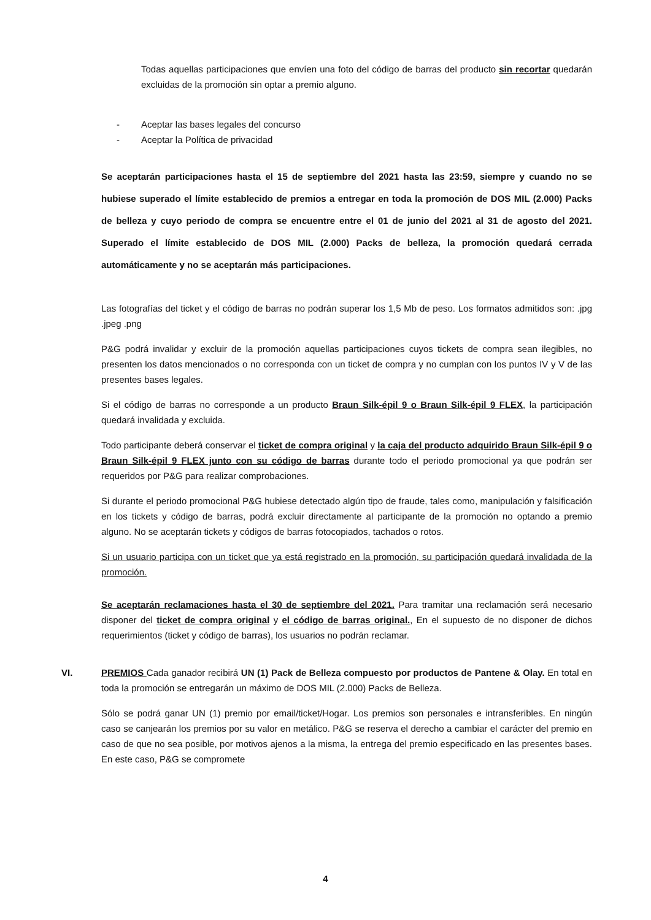Todas aquellas participaciones que envíen una foto del código de barras del producto sin recortar quedarán excluidas de la promoción sin optar a premio alguno.
- Aceptar las bases legales del concurso
- Aceptar la Política de privacidad
Se aceptarán participaciones hasta el 15 de septiembre del 2021 hasta las 23:59, siempre y cuando no se hubiese superado el límite establecido de premios a entregar en toda la promoción de DOS MIL (2.000) Packs de belleza y cuyo periodo de compra se encuentre entre el 01 de junio del 2021 al 31 de agosto del 2021. Superado el límite establecido de DOS MIL (2.000) Packs de belleza, la promoción quedará cerrada automáticamente y no se aceptarán más participaciones.
Las fotografías del ticket y el código de barras no podrán superar los 1,5 Mb de peso. Los formatos admitidos son: .jpg .jpeg .png
P&G podrá invalidar y excluir de la promoción aquellas participaciones cuyos tickets de compra sean ilegibles, no presenten los datos mencionados o no corresponda con un ticket de compra y no cumplan con los puntos IV y V de las presentes bases legales.
Si el código de barras no corresponde a un producto Braun Silk-épil 9 o Braun Silk-épil 9 FLEX, la participación quedará invalidada y excluida.
Todo participante deberá conservar el ticket de compra original y la caja del producto adquirido Braun Silk-épil 9 o Braun Silk-épil 9 FLEX junto con su código de barras durante todo el periodo promocional ya que podrán ser requeridos por P&G para realizar comprobaciones.
Si durante el periodo promocional P&G hubiese detectado algún tipo de fraude, tales como, manipulación y falsificación en los tickets y código de barras, podrá excluir directamente al participante de la promoción no optando a premio alguno. No se aceptarán tickets y códigos de barras fotocopiados, tachados o rotos.
Si un usuario participa con un ticket que ya está registrado en la promoción, su participación quedará invalidada de la promoción.
Se aceptarán reclamaciones hasta el 30 de septiembre del 2021. Para tramitar una reclamación será necesario disponer del ticket de compra original y el código de barras original., En el supuesto de no disponer de dichos requerimientos (ticket y código de barras), los usuarios no podrán reclamar.
VI. PREMIOS Cada ganador recibirá UN (1) Pack de Belleza compuesto por productos de Pantene & Olay. En total en toda la promoción se entregarán un máximo de DOS MIL (2.000) Packs de Belleza.
Sólo se podrá ganar UN (1) premio por email/ticket/Hogar. Los premios son personales e intransferibles. En ningún caso se canjearán los premios por su valor en metálico. P&G se reserva el derecho a cambiar el carácter del premio en caso de que no sea posible, por motivos ajenos a la misma, la entrega del premio especificado en las presentes bases. En este caso, P&G se compromete
4